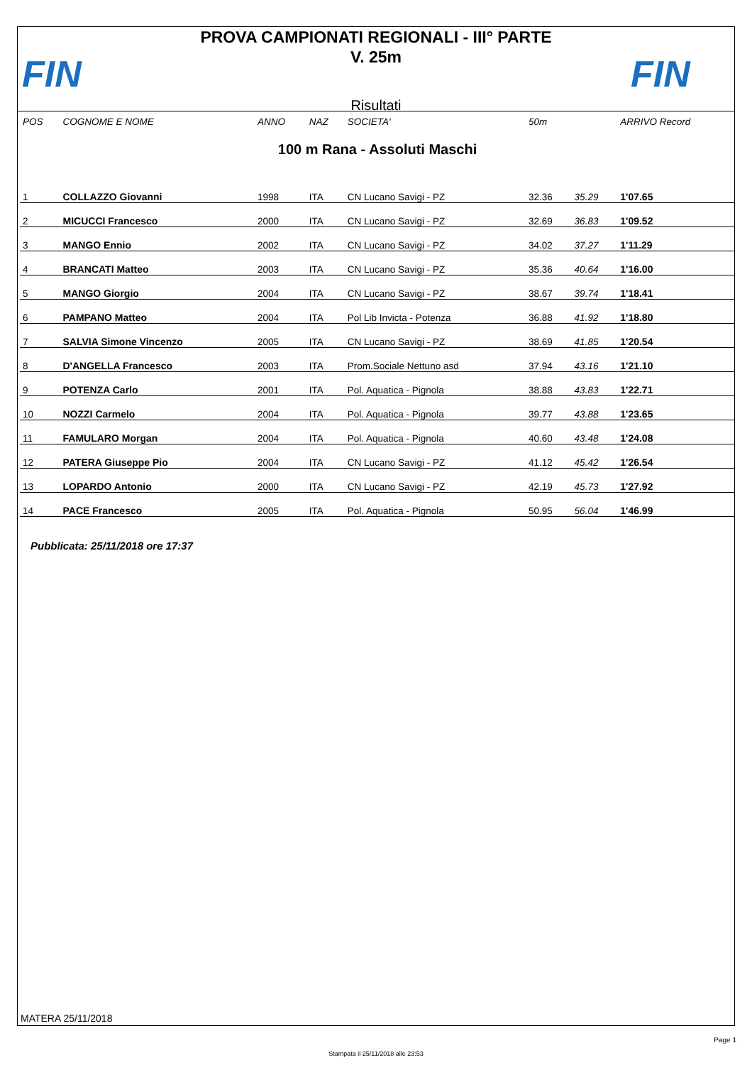FIN
PROVA CAMPIONATI REGIONALI - III° PARTE
V. 25m
Risultati
FIN
| POS | COGNOME E NOME | ANNO | NAZ | SOCIETA' | 50m | | ARRIVO Record |
| --- | --- | --- | --- | --- | --- | --- | --- |
| 100 m Rana - Assoluti Maschi | | | | | | | |
| 1 | COLLAZZO Giovanni | 1998 | ITA | CN Lucano Savigi - PZ | 32.36 | 35.29 | 1'07.65 |
| 2 | MICUCCI Francesco | 2000 | ITA | CN Lucano Savigi - PZ | 32.69 | 36.83 | 1'09.52 |
| 3 | MANGO Ennio | 2002 | ITA | CN Lucano Savigi - PZ | 34.02 | 37.27 | 1'11.29 |
| 4 | BRANCATI Matteo | 2003 | ITA | CN Lucano Savigi - PZ | 35.36 | 40.64 | 1'16.00 |
| 5 | MANGO Giorgio | 2004 | ITA | CN Lucano Savigi - PZ | 38.67 | 39.74 | 1'18.41 |
| 6 | PAMPANO Matteo | 2004 | ITA | Pol Lib Invicta - Potenza | 36.88 | 41.92 | 1'18.80 |
| 7 | SALVIA Simone Vincenzo | 2005 | ITA | CN Lucano Savigi - PZ | 38.69 | 41.85 | 1'20.54 |
| 8 | D'ANGELLA Francesco | 2003 | ITA | Prom.Sociale Nettuno asd | 37.94 | 43.16 | 1'21.10 |
| 9 | POTENZA Carlo | 2001 | ITA | Pol. Aquatica - Pignola | 38.88 | 43.83 | 1'22.71 |
| 10 | NOZZI Carmelo | 2004 | ITA | Pol. Aquatica - Pignola | 39.77 | 43.88 | 1'23.65 |
| 11 | FAMULARO Morgan | 2004 | ITA | Pol. Aquatica - Pignola | 40.60 | 43.48 | 1'24.08 |
| 12 | PATERA Giuseppe Pio | 2004 | ITA | CN Lucano Savigi - PZ | 41.12 | 45.42 | 1'26.54 |
| 13 | LOPARDO Antonio | 2000 | ITA | CN Lucano Savigi - PZ | 42.19 | 45.73 | 1'27.92 |
| 14 | PACE Francesco | 2005 | ITA | Pol. Aquatica - Pignola | 50.95 | 56.04 | 1'46.99 |
Pubblicata: 25/11/2018 ore 17:37
MATERA 25/11/2018
Page 1
Stampata il 25/11/2018 alle 23:53